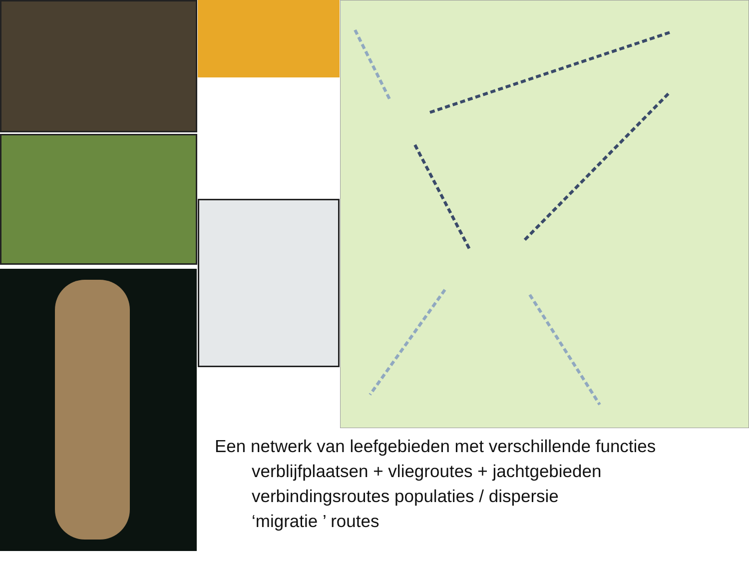Een netwerk van leefgebieden met verschillende functies
verblijfplaatsen + vliegroutes + jachtgebieden
verbindingsroutes populaties / dispersie
‘migratie ’ routes